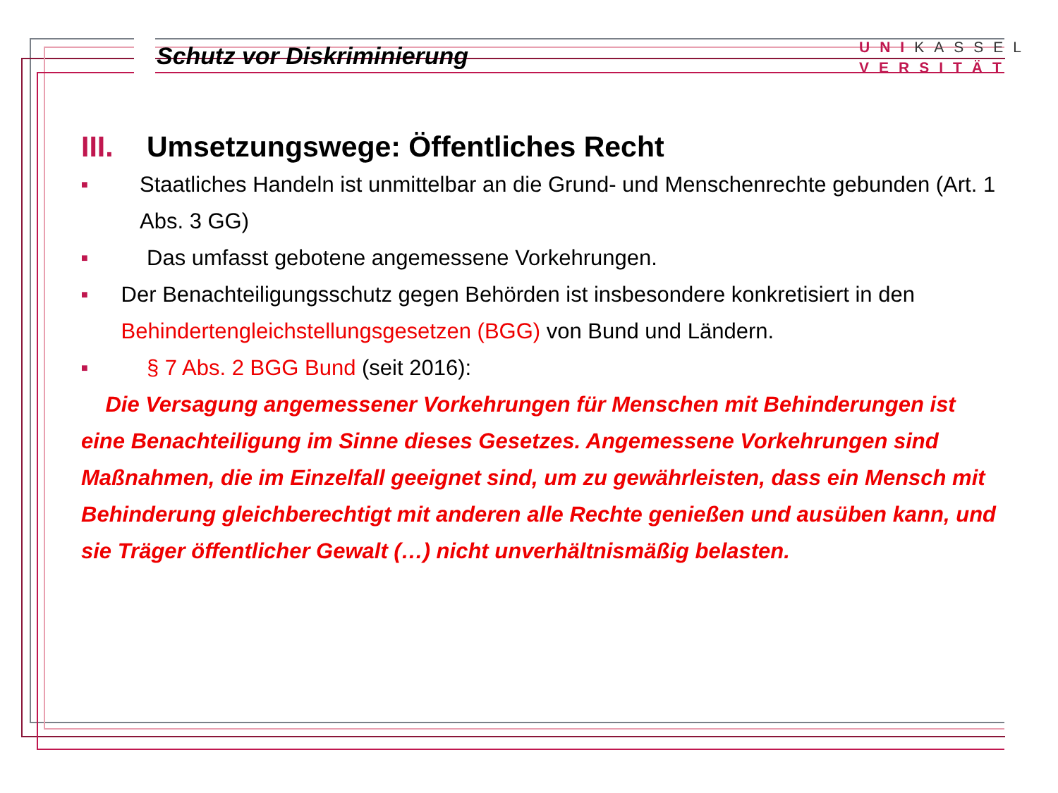Schutz vor Diskriminierung
UNIKASSEL
VERSITÄT
III. Umsetzungswege: Öffentliches Recht
■ Staatliches Handeln ist unmittelbar an die Grund- und Menschenrechte gebunden (Art. 1 Abs. 3 GG)
■ Das umfasst gebotene angemessene Vorkehrungen.
■ Der Benachteiligungsschutz gegen Behörden ist insbesondere konkretisiert in den Behindertengleichstellungsgesetzen (BGG) von Bund und Ländern.
■ § 7 Abs. 2 BGG Bund (seit 2016):
Die Versagung angemessener Vorkehrungen für Menschen mit Behinderungen ist eine Benachteiligung im Sinne dieses Gesetzes. Angemessene Vorkehrungen sind Maßnahmen, die im Einzelfall geeignet sind, um zu gewährleisten, dass ein Mensch mit Behinderung gleichberechtigt mit anderen alle Rechte genießen und ausüben kann, und sie Träger öffentlicher Gewalt (…) nicht unverhältnismäßig belasten.